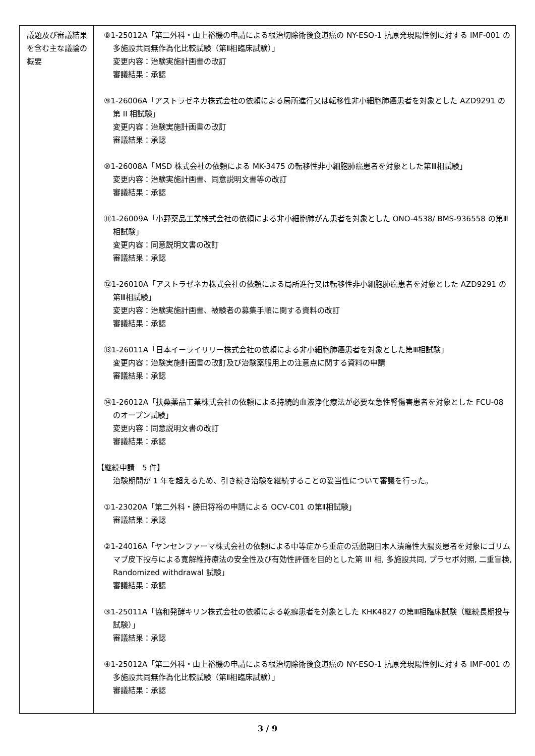| 議題及び審議結果を含む主な議論の概要 | ⑧1-25012A「第二外科・山上裕機の申請による根治切除術後食道癌の NY-ESO-1 抗原発現陽性例に対する IMF-001 の多施設共同無作為化比較試験（第Ⅱ相臨床試験）」 変更内容：治験実施計画書の改訂 審議結果：承認 ⑨1-26006A「アストラゼネカ株式会社の依頼による局所進行又は転移性非小細胞肺癌患者を対象とした AZD9291 の第 II 相試験」 変更内容：治験実施計画書の改訂 審議結果：承認 ⑩1-26008A「MSD 株式会社の依頼による MK-3475 の転移性非小細胞肺癌患者を対象とした第Ⅲ相試験」 変更内容：治験実施計画書、同意説明文書等の改訂 審議結果：承認 ⑪1-26009A「小野薬品工業株式会社の依頼による非小細胞肺がん患者を対象とした ONO-4538/ BMS-936558 の第Ⅲ相試験」 変更内容：同意説明文書の改訂 審議結果：承認 ⑫1-26010A「アストラゼネカ株式会社の依頼による局所進行又は転移性非小細胞肺癌患者を対象とした AZD9291 の第Ⅲ相試験」 変更内容：治験実施計画書、被験者の募集手順に関する資料の改訂 審議結果：承認 ⑬1-26011A「日本イーライリリー株式会社の依頼による非小細胞肺癌患者を対象とした第Ⅲ相試験」 変更内容：治験実施計画書の改訂及び治験薬服用上の注意点に関する資料の申請 審議結果：承認 ⑭1-26012A「扶桑薬品工業株式会社の依頼による持続的血液浄化療法が必要な急性腎傷害患者を対象とした FCU-08 のオープン試験」 変更内容：同意説明文書の改訂 審議結果：承認 【継続申請 5 件】 治験期間が 1 年を超えるため、引き続き治験を継続することの妥当性について審議を行った。 ①1-23020A「第二外科・勝田将裕の申請による OCV-C01 の第Ⅱ相試験」 審議結果：承認 ②1-24016A「ヤンセンファーマ株式会社の依頼による中等症から重症の活動期日本人潰瘍性大腸炎患者を対象にゴリムマブ皮下投与による寛解維持療法の安全性及び有効性評価を目的とした第 III 相, 多施設共同, プラセボ対照, 二重盲検, Randomized withdrawal 試験」 審議結果：承認 ③1-25011A「協和発酵キリン株式会社の依頼による乾癬患者を対象とした KHK4827 の第Ⅲ相臨床試験（継続長期投与試験）」 審議結果：承認 ④1-25012A「第二外科・山上裕機の申請による根治切除術後食道癌の NY-ESO-1 抗原発現陽性例に対する IMF-001 の多施設共同無作為化比較試験（第Ⅱ相臨床試験）」 審議結果：承認 |
3 / 9